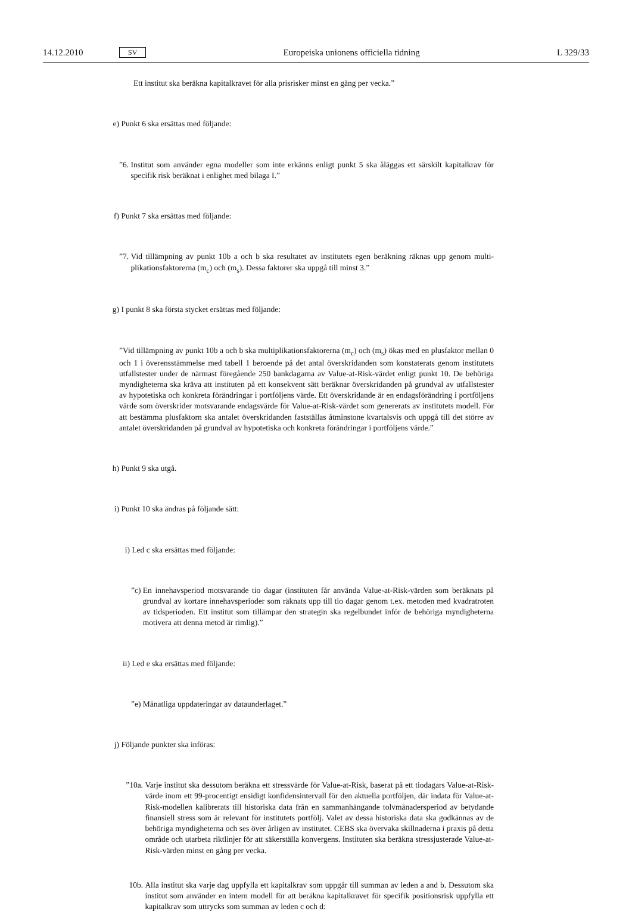14.12.2010 SV Europeiska unionens officiella tidning L 329/33
Ett institut ska beräkna kapitalkravet för alla prisrisker minst en gång per vecka.”
e) Punkt 6 ska ersättas med följande:
”6. Institut som använder egna modeller som inte erkänns enligt punkt 5 ska åläggas ett särskilt kapitalkrav för specifik risk beräknat i enlighet med bilaga I.”
f) Punkt 7 ska ersättas med följande:
”7. Vid tillämpning av punkt 10b a och b ska resultatet av institutets egen beräkning räknas upp genom multi­plikationsfaktorerna (m<sub>c</sub>) och (m<sub>s</sub>). Dessa faktorer ska uppgå till minst 3.”
g) I punkt 8 ska första stycket ersättas med följande:
”Vid tillämpning av punkt 10b a och b ska multiplikationsfaktorerna (m<sub>c</sub>) och (m<sub>s</sub>) ökas med en plusfaktor mellan 0 och 1 i överensstämmelse med tabell 1 beroende på det antal överskridanden som konstaterats genom institutets utfallstester under de närmast föregående 250 bankdagarna av Value-at-Risk-värdet enligt punkt 10. De behöriga myndigheterna ska kräva att instituten på ett konsekvent sätt beräknar överskridanden på grundval av utfallstester av hypotetiska och konkreta förändringar i portföljens värde. Ett överskridande är en endagsförändring i portföljens värde som överskrider motsvarande endagsvärde för Value-at-Risk-värdet som genererats av institutets modell. För att bestämma plusfaktorn ska antalet överskridanden fastställas åtminstone kvartalsvis och uppgå till det större av antalet överskridanden på grundval av hypotetiska och konkreta förändringar i portföljens värde.”
h) Punkt 9 ska utgå.
i) Punkt 10 ska ändras på följande sätt:
i) Led c ska ersättas med följande:
”c) En innehavsperiod motsvarande tio dagar (instituten får använda Value-at-Risk-värden som beräknats på grundval av kortare innehavsperioder som räknats upp till tio dagar genom t.ex. metoden med kvadratroten av tidsperioden. Ett institut som tillämpar den strategin ska regelbundet inför de behöriga myndigheterna motivera att denna metod är rimlig).”
ii)
Led e ska ersättas med följande:
”e) Månatliga uppdateringar av dataunderlaget.”
j) Följande punkter ska införas:
”10a.
Varje institut ska dessutom beräkna ett stressvärde för Value-at-Risk, baserat på ett tiodagars Value-at-Risk-värde inom ett 99-procentigt ensidigt konfidensintervall för den aktuella portföljen, där indata för Value-at-Risk-modellen kalibrerats till historiska data från en sammanhängande tolvmånadersperiod av betydande finansiell stress som är relevant för institutets portfölj. Valet av dessa historiska data ska godkännas av de behöriga myndigheterna och ses över årligen av institutet. CEBS ska övervaka skillnaderna i praxis på detta område och utarbeta riktlinjer för att säkerställa konvergens. Instituten ska beräkna stressjusterade Value-at-Risk-värden minst en gång per vecka.
10b. Alla institut ska varje dag uppfylla ett kapitalkrav som uppgår till summan av leden a and b. Dessutom ska institut som använder en intern modell för att beräkna kapitalkravet för specifik positionsrisk uppfylla ett kapitalkrav som uttrycks som summan av leden c och d: